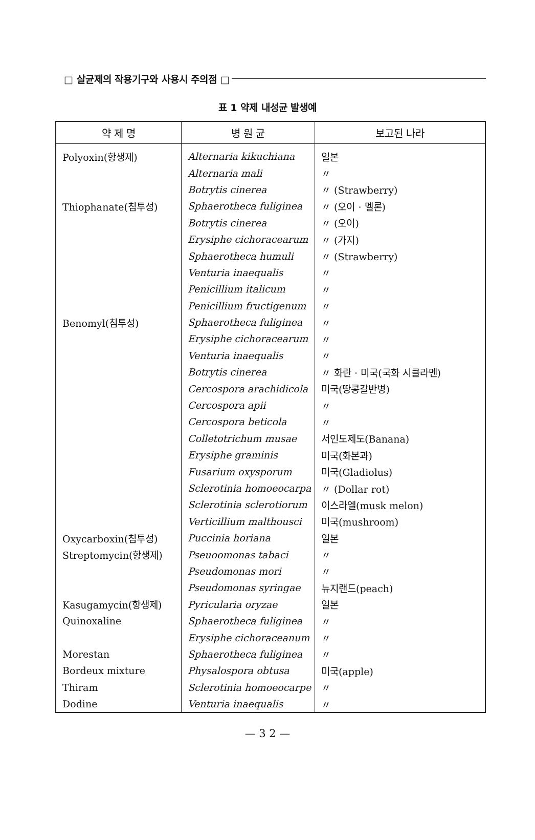□ 살균제의 작용기구와 사용시 주의점 □
표 1 약제 내성균 발생예
| 약 제 명 | 병 원 균 | 보고된 나라 |
| --- | --- | --- |
| Polyoxin(항생제) | Alternaria kikuchiana | 일본 |
| | Alternaria mali | 〃 |
| | Botrytis cinerea | 〃 (Strawberry) |
| Thiophanate(침투성) | Sphaerotheca fuliginea | 〃 (오이 · 멜론) |
| | Botrytis cinerea | 〃 (오이) |
| | Erysiphe cichoracearum | 〃 (가지) |
| | Sphaerotheca humuli | 〃 (Strawberry) |
| | Venturia inaequalis | 〃 |
| | Penicillium italicum | 〃 |
| | Penicillium fructigenum | 〃 |
| Benomyl(침투성) | Sphaerotheca fuliginea | 〃 |
| | Erysiphe cichoracearum | 〃 |
| | Venturia inaequalis | 〃 |
| | Botrytis cinerea | 〃 화란 · 미국(국화 시클라멘) |
| | Cercospora arachidicola | 미국(땅콩갈반병) |
| | Cercospora apii | 〃 |
| | Cercospora beticola | 〃 |
| | Colletotrichum musae | 서인도제도(Banana) |
| | Erysiphe graminis | 미국(화본과) |
| | Fusarium oxysporum | 미국(Gladiolus) |
| | Sclerotinia homoeocarpa | 〃 (Dollar rot) |
| | Sclerotinia sclerotiorum | 이스라엘(musk melon) |
| | Verticillium malthousci | 미국(mushroom) |
| Oxycarboxin(침투성) | Puccinia horiana | 일본 |
| Streptomycin(항생제) | Pseuoomonas tabaci | 〃 |
| | Pseudomonas mori | 〃 |
| | Pseudomonas syringae | 뉴지랜드(peach) |
| Kasugamycin(항생제) | Pyricularia oryzae | 일본 |
| Quinoxaline | Sphaerotheca fuliginea | 〃 |
| | Erysiphe cichoraceanum | 〃 |
| Morestan | Sphaerotheca fuliginea | 〃 |
| Bordeux mixture | Physalospora obtusa | 미국(apple) |
| Thiram | Sclerotinia homoeocarpe | 〃 |
| Dodine | Venturia inaequalis | 〃 |
— 3 2 —